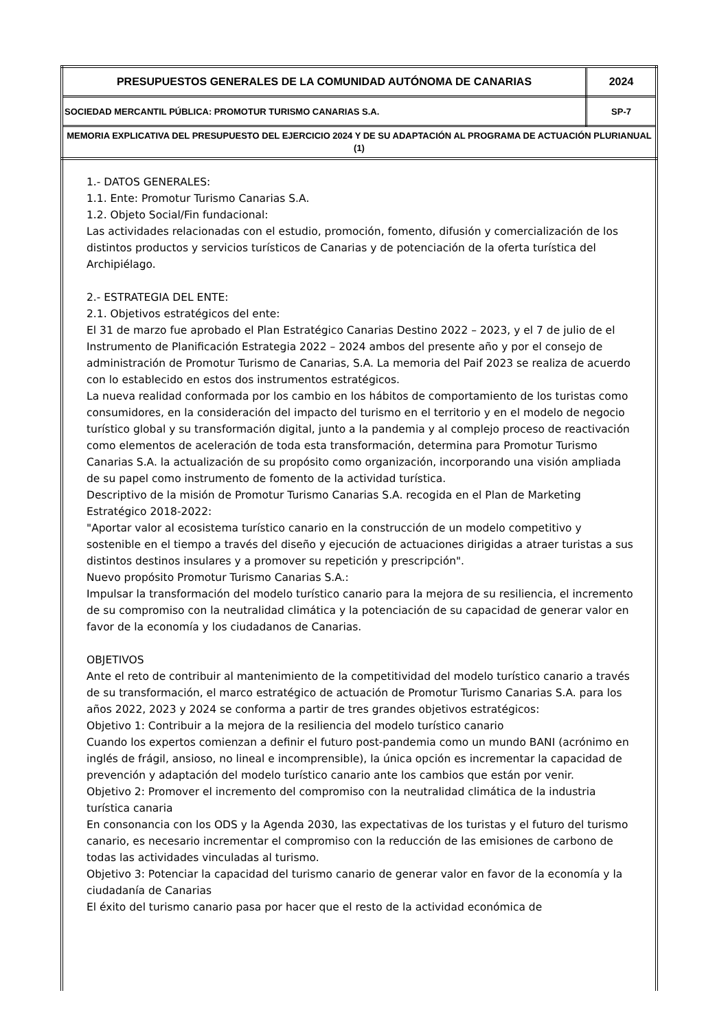| PRESUPUESTOS GENERALES DE LA COMUNIDAD AUTÓNOMA DE CANARIAS | 2024 |
| SOCIEDAD MERCANTIL PÚBLICA: PROMOTUR TURISMO CANARIAS S.A. | SP-7 |
| MEMORIA EXPLICATIVA DEL PRESUPUESTO DEL EJERCICIO 2024 Y DE SU ADAPTACIÓN AL PROGRAMA DE ACTUACIÓN PLURIANUAL (1) | |
1.- DATOS GENERALES:
1.1. Ente: Promotur Turismo Canarias S.A.
1.2. Objeto Social/Fin fundacional:
Las actividades relacionadas con el estudio, promoción, fomento, difusión y comercialización de los distintos productos y servicios turísticos de Canarias y de potenciación de la oferta turística del Archipiélago.
2.- ESTRATEGIA DEL ENTE:
2.1. Objetivos estratégicos del ente:
El 31 de marzo fue aprobado el Plan Estratégico Canarias Destino 2022 – 2023, y el 7 de julio de el Instrumento de Planificación Estrategia 2022 – 2024 ambos del presente año y por el consejo de administración de Promotur Turismo de Canarias, S.A. La memoria del Paif 2023 se realiza de acuerdo con lo establecido en estos dos instrumentos estratégicos.
La nueva realidad conformada por los cambio en los hábitos de comportamiento de los turistas como consumidores, en la consideración del impacto del turismo en el territorio y en el modelo de negocio turístico global y su transformación digital, junto a la pandemia y al complejo proceso de reactivación como elementos de aceleración de toda esta transformación, determina para Promotur Turismo Canarias S.A. la actualización de su propósito como organización, incorporando una visión ampliada de su papel como instrumento de fomento de la actividad turística.
Descriptivo de la misión de Promotur Turismo Canarias S.A. recogida en el Plan de Marketing Estratégico 2018-2022:
"Aportar valor al ecosistema turístico canario en la construcción de un modelo competitivo y sostenible en el tiempo a través del diseño y ejecución de actuaciones dirigidas a atraer turistas a sus distintos destinos insulares y a promover su repetición y prescripción".
Nuevo propósito Promotur Turismo Canarias S.A.:
Impulsar la transformación del modelo turístico canario para la mejora de su resiliencia, el incremento de su compromiso con la neutralidad climática y la potenciación de su capacidad de generar valor en favor de la economía y los ciudadanos de Canarias.
OBJETIVOS
Ante el reto de contribuir al mantenimiento de la competitividad del modelo turístico canario a través de su transformación, el marco estratégico de actuación de Promotur Turismo Canarias S.A. para los años 2022, 2023 y 2024 se conforma a partir de tres grandes objetivos estratégicos:
Objetivo 1: Contribuir a la mejora de la resiliencia del modelo turístico canario
Cuando los expertos comienzan a definir el futuro post-pandemia como un mundo BANI (acrónimo en inglés de frágil, ansioso, no lineal e incomprensible), la única opción es incrementar la capacidad de prevención y adaptación del modelo turístico canario ante los cambios que están por venir.
Objetivo 2: Promover el incremento del compromiso con la neutralidad climática de la industria turística canaria
En consonancia con los ODS y la Agenda 2030, las expectativas de los turistas y el futuro del turismo canario, es necesario incrementar el compromiso con la reducción de las emisiones de carbono de todas las actividades vinculadas al turismo.
Objetivo 3: Potenciar la capacidad del turismo canario de generar valor en favor de la economía y la ciudadanía de Canarias
El éxito del turismo canario pasa por hacer que el resto de la actividad económica de